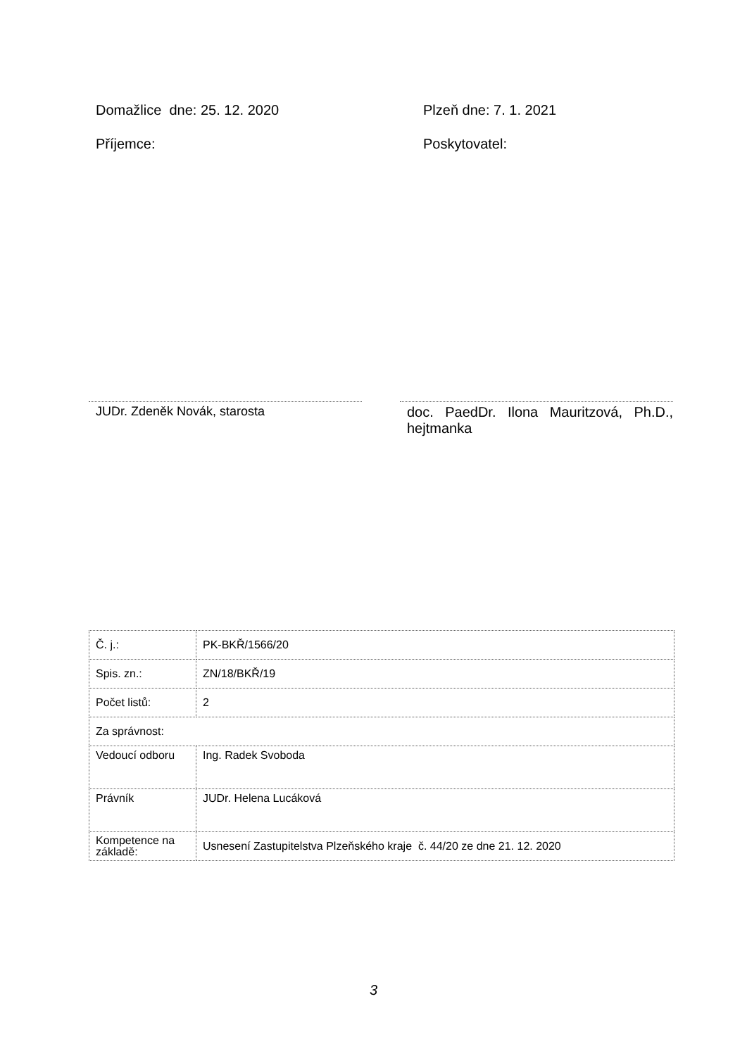Domažlice dne: 25. 12. 2020 Plzeň dne: 7. 1. 2021
Příjemce: Poskytovatel:
JUDr. Zdeněk Novák, starosta doc. PaedDr. Ilona Mauritzová, Ph.D., hejtmanka
| Č. j.: | PK-BKŘ/1566/20 |
| Spis. zn.: | ZN/18/BKŘ/19 |
| Počet listů: | 2 |
| Za správnost: | |
| Vedoucí odboru | Ing. Radek Svoboda |
| Právník | JUDr. Helena Lucáková |
| Kompetence na základě: | Usnesení Zastupitelstva Plzeňského kraje č. 44/20 ze dne 21. 12. 2020 |
3